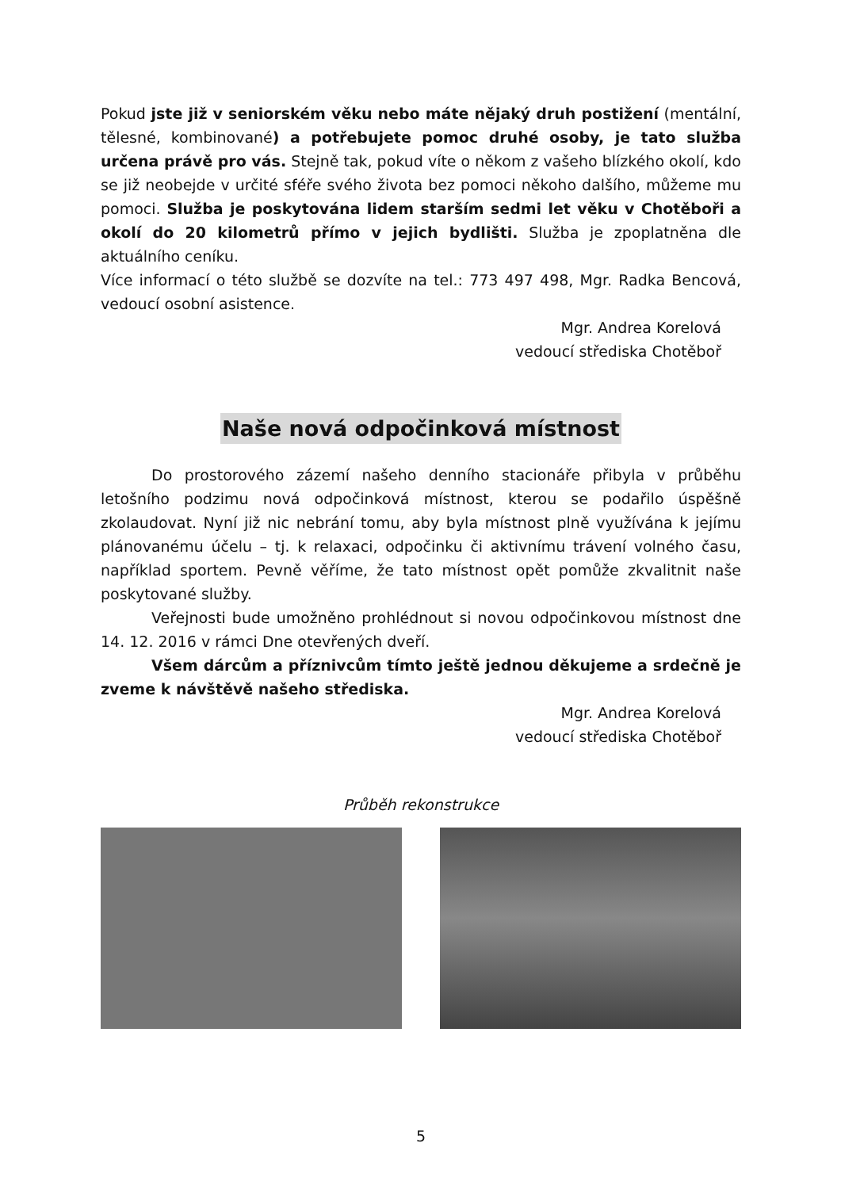Pokud jste již v seniorském věku nebo máte nějaký druh postižení (mentální, tělesné, kombinované) a potřebujete pomoc druhé osoby, je tato služba určena právě pro vás. Stejně tak, pokud víte o někom z vašeho blízkého okolí, kdo se již neobejde v určité sféře svého života bez pomoci někoho dalšího, můžeme mu pomoci. Služba je poskytována lidem starším sedmi let věku v Chotěboři a okolí do 20 kilometrů přímo v jejich bydlišti. Služba je zpoplatněna dle aktuálního ceníku.
Více informací o této službě se dozvíte na tel.: 773 497 498, Mgr. Radka Bencová, vedoucí osobní asistence.
Mgr. Andrea Korelová
vedoucí střediska Chotěboř
Naše nová odpočinková místnost
Do prostorového zázemí našeho denního stacionáře přibyla v průběhu letošního podzimu nová odpočinková místnost, kterou se podařilo úspěšně zkolaudovat. Nyní již nic nebrání tomu, aby byla místnost plně využívána k jejímu plánovanému účelu – tj. k relaxaci, odpočinku či aktivnímu trávení volného času, například sportem. Pevně věříme, že tato místnost opět pomůže zkvalitnit naše poskytované služby.
Veřejnosti bude umožněno prohlédnout si novou odpočinkovou místnost dne 14. 12. 2016 v rámci Dne otevřených dveří.
Všem dárcům a příznivcům tímto ještě jednou děkujeme a srdečně je zveme k návštěvě našeho střediska.
Mgr. Andrea Korelová
vedoucí střediska Chotěboř
Průběh rekonstrukce
5